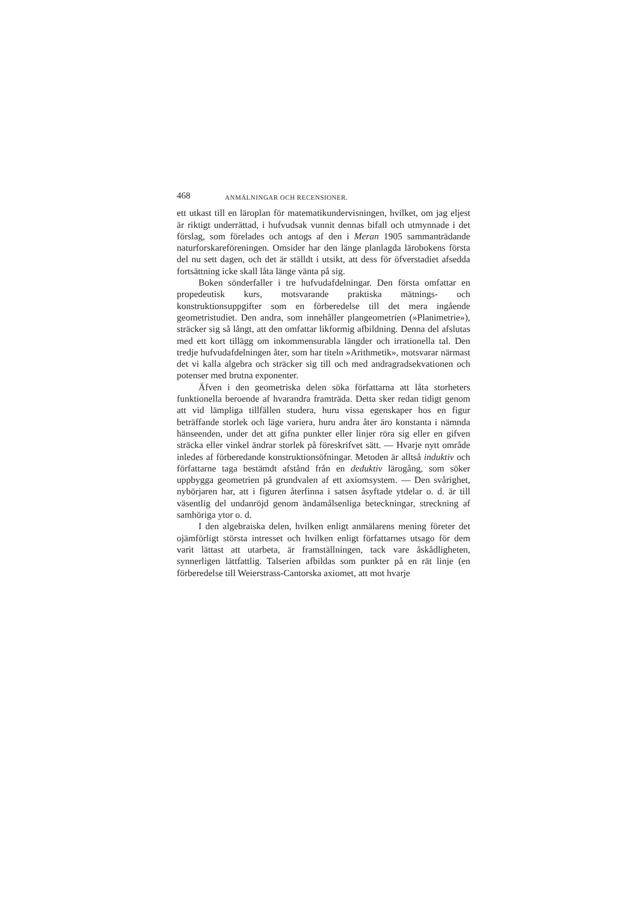468 ANMÄLNINGAR OCH RECENSIONER.
ett utkast till en läroplan för matematikundervisningen, hvilket, om jag eljest är riktigt underrättad, i hufvudsak vunnit dennas bifall och utmynnade i det förslag, som förelades och antogs af den i Meran 1905 sammanträdande naturforskareföreningen. Omsider har den länge planlagda lärobokens första del nu sett dagen, och det är ställdt i utsikt, att dess för öfverstadiet afsedda fortsättning icke skall låta länge vänta på sig.
Boken sönderfaller i tre hufvudafdelningar. Den första omfattar en propedeutisk kurs, motsvarande praktiska mätnings- och konstruktionsuppgifter som en förberedelse till det mera ingående geometristudiet. Den andra, som innehåller plangeometrien (»Planimetrie»), sträcker sig så långt, att den omfattar likformig afbildning. Denna del afslutas med ett kort tillägg om inkommensurabla längder och irrationella tal. Den tredje hufvudafdelningen åter, som har titeln »Arithmetik», motsvarar närmast det vi kalla algebra och sträcker sig till och med andragradsekvationen och potenser med brutna exponenter.
Äfven i den geometriska delen söka författarna att låta storheters funktionella beroende af hvarandra framträda. Detta sker redan tidigt genom att vid lämpliga tillfällen studera, huru vissa egenskaper hos en figur beträffande storlek och läge variera, huru andra åter äro konstanta i nämnda hänseenden, under det att gifna punkter eller linjer röra sig eller en gifven sträcka eller vinkel ändrar storlek på föreskrifvet sätt. — Hvarje nytt område inledes af förberedande konstruktionsöfningar. Metoden är alltså induktiv och författarne taga bestämdt afstånd från en deduktiv lärogång, som söker uppbygga geometrien på grundvalen af ett axiomsystem. — Den svårighet, nybörjaren har, att i figuren återfinna i satsen åsyftade ytdelar o. d. är till väsentlig del undanröjd genom ändamålsenliga beteckningar, streckning af samhöriga ytor o. d.
I den algebraiska delen, hvilken enligt anmälarens mening företer det ojämförligt största intresset och hvilken enligt författarnes utsago för dem varit lättast att utarbeta, är framställningen, tack vare åskådligheten, synnerligen lättfattlig. Talserien afbildas som punkter på en rät linje (en förberedelse till Weierstrass-Cantorska axiomet, att mot hvarje